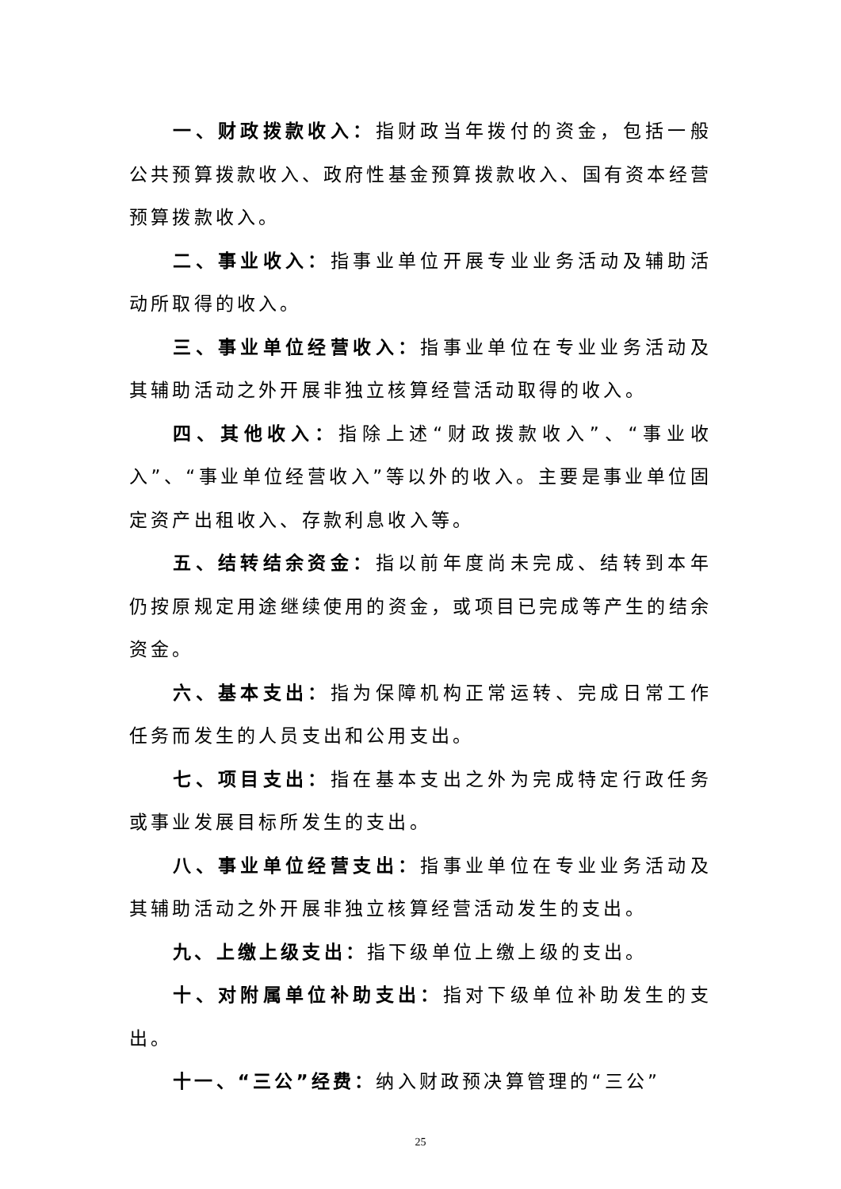一、财政拨款收入：指财政当年拨付的资金，包括一般公共预算拨款收入、政府性基金预算拨款收入、国有资本经营预算拨款收入。
二、事业收入：指事业单位开展专业业务活动及辅助活动所取得的收入。
三、事业单位经营收入：指事业单位在专业业务活动及其辅助活动之外开展非独立核算经营活动取得的收入。
四、其他收入：指除上述“财政拨款收入”、“事业收入”、“事业单位经营收入”等以外的收入。主要是事业单位固定资产出租收入、存款利息收入等。
五、结转结余资金：指以前年度尚未完成、结转到本年仍按原规定用途继续使用的资金，或项目已完成等产生的结余资金。
六、基本支出：指为保障机构正常运转、完成日常工作任务而发生的人员支出和公用支出。
七、项目支出：指在基本支出之外为完成特定行政任务或事业发展目标所发生的支出。
八、事业单位经营支出：指事业单位在专业业务活动及其辅助活动之外开展非独立核算经营活动发生的支出。
九、上缴上级支出：指下级单位上缴上级的支出。
十、对附属单位补助支出：指对下级单位补助发生的支出。
十一、“三公”经费：纳入财政预决算管理的“三公”
25